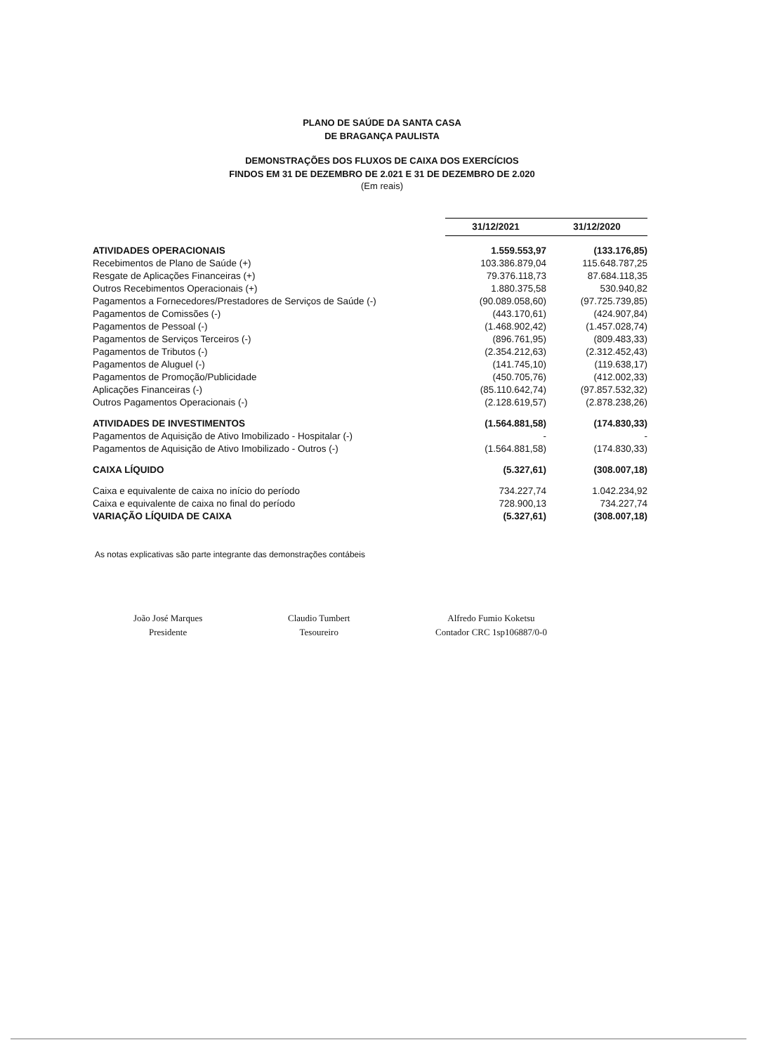PLANO DE SAÚDE DA SANTA CASA
DE BRAGANÇA PAULISTA
DEMONSTRAÇÕES DOS FLUXOS DE CAIXA DOS EXERCÍCIOS
FINDOS EM 31 DE DEZEMBRO DE 2.021 E 31 DE DEZEMBRO DE 2.020
(Em reais)
| | 31/12/2021 | 31/12/2020 |
| ATIVIDADES OPERACIONAIS | 1.559.553,97 | (133.176,85) |
| Recebimentos de Plano de Saúde (+) | 103.386.879,04 | 115.648.787,25 |
| Resgate de Aplicações Financeiras (+) | 79.376.118,73 | 87.684.118,35 |
| Outros Recebimentos Operacionais (+) | 1.880.375,58 | 530.940,82 |
| Pagamentos a Fornecedores/Prestadores de Serviços de Saúde (-) | (90.089.058,60) | (97.725.739,85) |
| Pagamentos de Comissões (-) | (443.170,61) | (424.907,84) |
| Pagamentos de Pessoal (-) | (1.468.902,42) | (1.457.028,74) |
| Pagamentos de Serviços Terceiros (-) | (896.761,95) | (809.483,33) |
| Pagamentos de Tributos (-) | (2.354.212,63) | (2.312.452,43) |
| Pagamentos de Aluguel (-) | (141.745,10) | (119.638,17) |
| Pagamentos de Promoção/Publicidade | (450.705,76) | (412.002,33) |
| Aplicações Financeiras (-) | (85.110.642,74) | (97.857.532,32) |
| Outros Pagamentos Operacionais (-) | (2.128.619,57) | (2.878.238,26) |
| ATIVIDADES DE INVESTIMENTOS | (1.564.881,58) | (174.830,33) |
| Pagamentos de Aquisição de Ativo Imobilizado - Hospitalar (-) | - | - |
| Pagamentos de Aquisição de Ativo Imobilizado - Outros (-) | (1.564.881,58) | (174.830,33) |
| CAIXA LÍQUIDO | (5.327,61) | (308.007,18) |
| Caixa e equivalente de caixa no início do período | 734.227,74 | 1.042.234,92 |
| Caixa e equivalente de caixa no final do período | 728.900,13 | 734.227,74 |
| VARIAÇÃO LÍQUIDA DE CAIXA | (5.327,61) | (308.007,18) |
As notas explicativas são parte integrante das demonstrações contábeis
João José Marques
Presidente
Claudio Tumbert
Tesoureiro
Alfredo Fumio Koketsu
Contador CRC 1sp106887/0-0